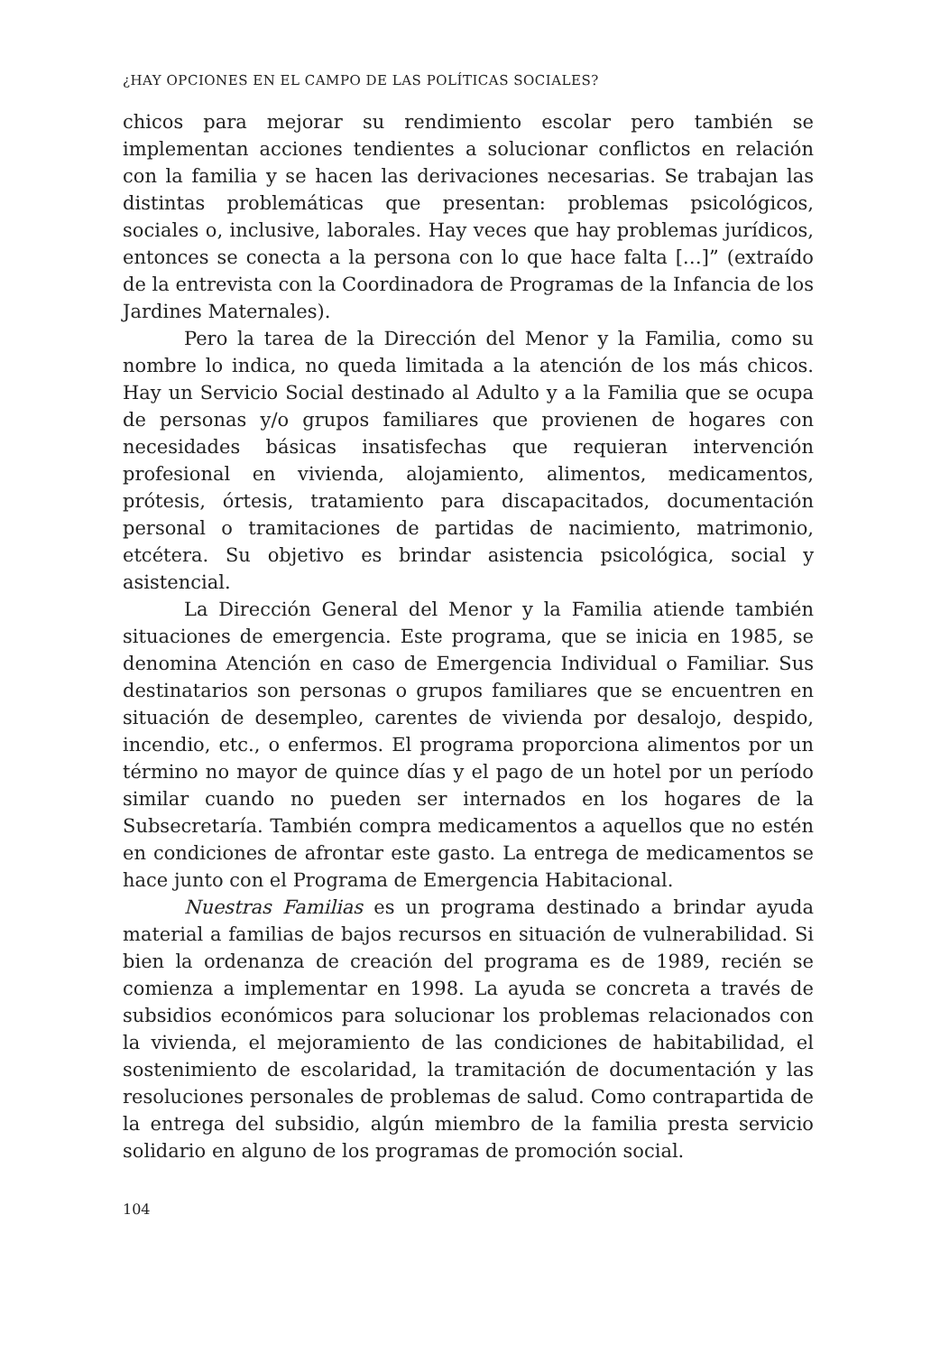¿HAY OPCIONES EN EL CAMPO DE LAS POLÍTICAS SOCIALES?
chicos para mejorar su rendimiento escolar pero también se implementan acciones tendientes a solucionar conflictos en relación con la familia y se hacen las derivaciones necesarias. Se trabajan las distintas problemáticas que presentan: problemas psicológicos, sociales o, inclusive, laborales. Hay veces que hay problemas jurídicos, entonces se conecta a la persona con lo que hace falta […]” (extraído de la entrevista con la Coordinadora de Programas de la Infancia de los Jardines Maternales).
Pero la tarea de la Dirección del Menor y la Familia, como su nombre lo indica, no queda limitada a la atención de los más chicos. Hay un Servicio Social destinado al Adulto y a la Familia que se ocupa de personas y/o grupos familiares que provienen de hogares con necesidades básicas insatisfechas que requieran intervención profesional en vivienda, alojamiento, alimentos, medicamentos, prótesis, órtesis, tratamiento para discapacitados, documentación personal o tramitaciones de partidas de nacimiento, matrimonio, etcétera. Su objetivo es brindar asistencia psicológica, social y asistencial.
La Dirección General del Menor y la Familia atiende también situaciones de emergencia. Este programa, que se inicia en 1985, se denomina Atención en caso de Emergencia Individual o Familiar. Sus destinatarios son personas o grupos familiares que se encuentren en situación de desempleo, carentes de vivienda por desalojo, despido, incendio, etc., o enfermos. El programa proporciona alimentos por un término no mayor de quince días y el pago de un hotel por un período similar cuando no pueden ser internados en los hogares de la Subsecretaría. También compra medicamentos a aquellos que no estén en condiciones de afrontar este gasto. La entrega de medicamentos se hace junto con el Programa de Emergencia Habitacional.
Nuestras Familias es un programa destinado a brindar ayuda material a familias de bajos recursos en situación de vulnerabilidad. Si bien la ordenanza de creación del programa es de 1989, recién se comienza a implementar en 1998. La ayuda se concreta a través de subsidios económicos para solucionar los problemas relacionados con la vivienda, el mejoramiento de las condiciones de habitabilidad, el sostenimiento de escolaridad, la tramitación de documentación y las resoluciones personales de problemas de salud. Como contrapartida de la entrega del subsidio, algún miembro de la familia presta servicio solidario en alguno de los programas de promoción social.
104